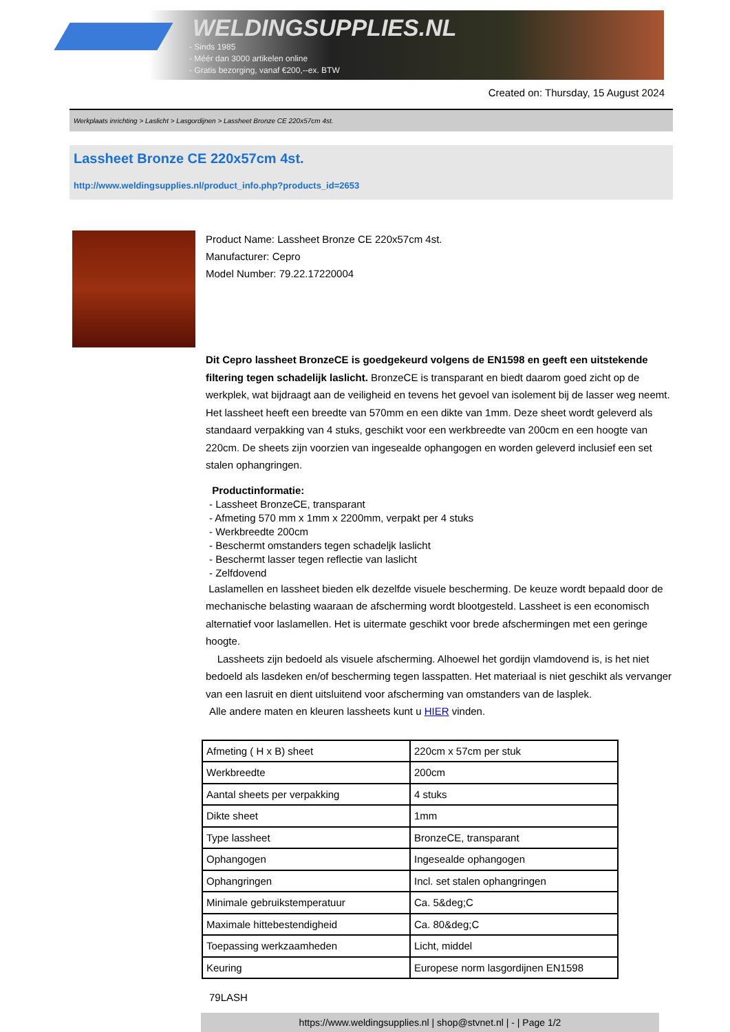WELDINGSUPPLIES.NL
- Sinds 1985
- Méér dan 3000 artikelen online
- Gratis bezorging, vanaf €200,--ex. BTW
Created on: Thursday, 15 August 2024
Werkplaats inrichting > Laslicht > Lasgordijnen > Lassheet Bronze CE 220x57cm 4st.
Lassheet Bronze CE 220x57cm 4st.
http://www.weldingsupplies.nl/product_info.php?products_id=2653
Product Name: Lassheet Bronze CE 220x57cm 4st.
Manufacturer: Cepro
Model Number: 79.22.17220004
Dit Cepro lassheet BronzeCE is goedgekeurd volgens de EN1598 en geeft een uitstekende filtering tegen schadelijk laslicht. BronzeCE is transparant en biedt daarom goed zicht op de werkplek, wat bijdraagt aan de veiligheid en tevens het gevoel van isolement bij de lasser weg neemt. Het lassheet heeft een breedte van 570mm en een dikte van 1mm. Deze sheet wordt geleverd als standaard verpakking van 4 stuks, geschikt voor een werkbreedte van 200cm en een hoogte van 220cm. De sheets zijn voorzien van ingesealde ophangogen en worden geleverd inclusief een set stalen ophangringen.
Productinformatie:
- Lassheet BronzeCE, transparant
- Afmeting 570 mm x 1mm x 2200mm, verpakt per 4 stuks
- Werkbreedte 200cm
- Beschermt omstanders tegen schadeljk laslicht
- Beschermt lasser tegen reflectie van laslicht
- Zelfdovend
Laslamellen en lassheet bieden elk dezelfde visuele bescherming. De keuze wordt bepaald door de mechanische belasting waaraan de afscherming wordt blootgesteld. Lassheet is een economisch alternatief voor laslamellen. Het is uitermate geschikt voor brede afschermingen met een geringe hoogte.
Lassheets zijn bedoeld als visuele afscherming. Alhoewel het gordijn vlamdovend is, is het niet bedoeld als lasdeken en/of bescherming tegen lasspatten. Het materiaal is niet geschikt als vervanger van een lasruit en dient uitsluitend voor afscherming van omstanders van de lasplek.
Alle andere maten en kleuren lassheets kunt u HIER vinden.
| Afmeting ( H x B) sheet | 220cm x 57cm per stuk |
| Werkbreedte | 200cm |
| Aantal sheets per verpakking | 4 stuks |
| Dikte sheet | 1mm |
| Type lassheet | BronzeCE, transparant |
| Ophangogen | Ingesealde ophangogen |
| Ophangringen | Incl. set stalen ophangringen |
| Minimale gebruikstemperatuur | Ca. 5&deg;C |
| Maximale hittebestendigheid | Ca. 80&deg;C |
| Toepassing werkzaamheden | Licht, middel |
| Keuring | Europese norm lasgordijnen EN1598 |
79LASH
https://www.weldingsupplies.nl | shop@stvnet.nl | - | Page 1/2